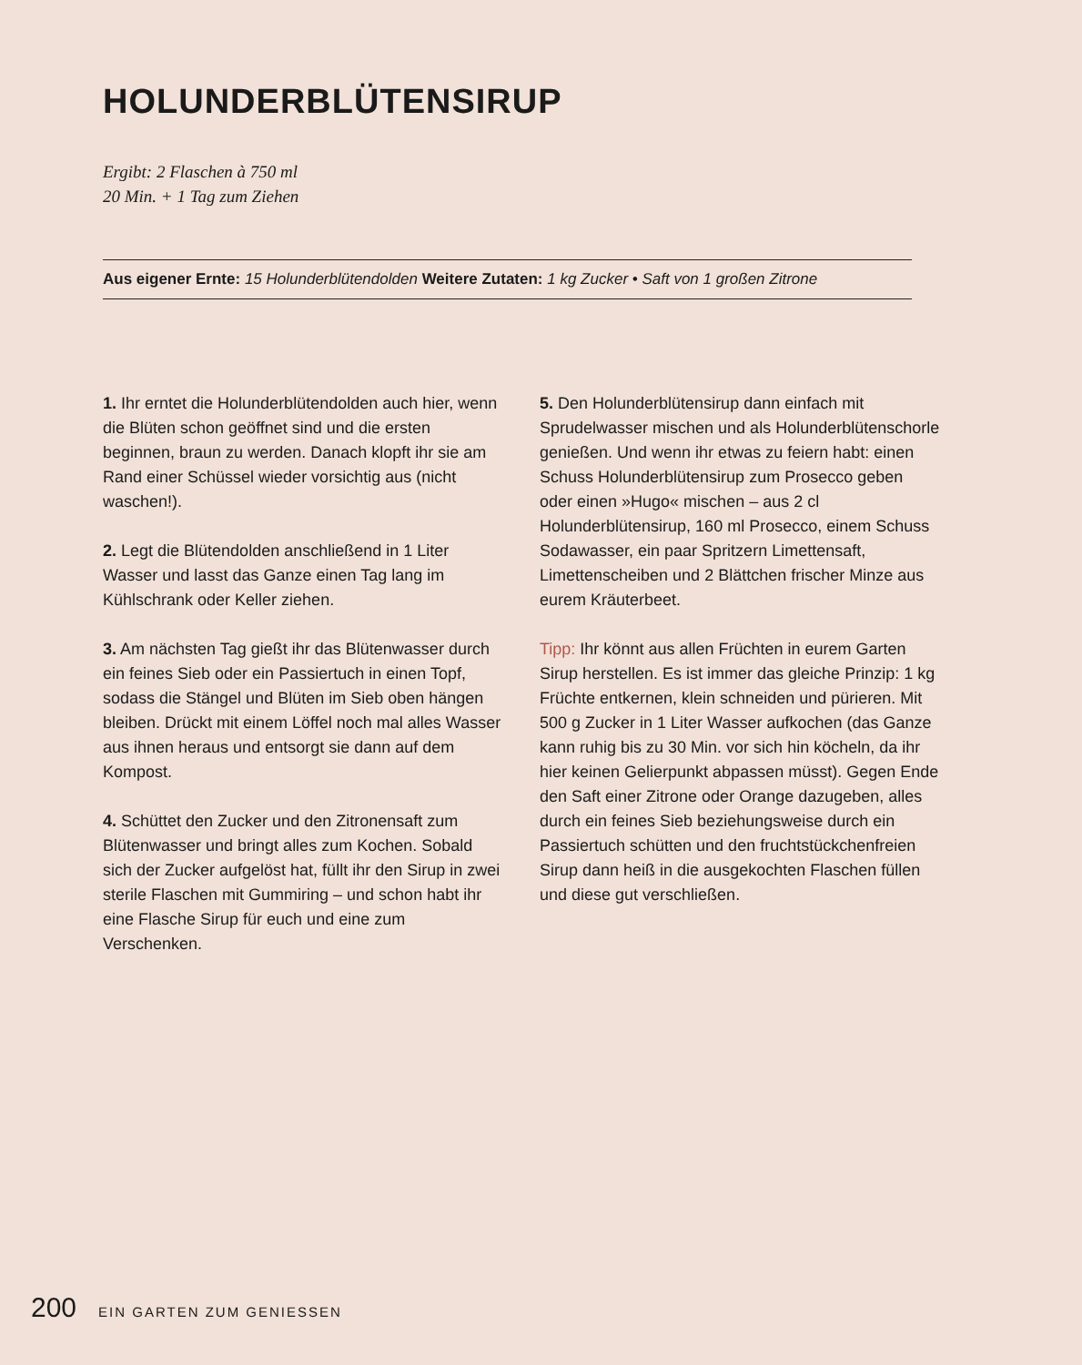HOLUNDERBLÜTENSIRUP
Ergibt: 2 Flaschen à 750 ml
20 Min. + 1 Tag zum Ziehen
Aus eigener Ernte: 15 Holunderblütendolden Weitere Zutaten: 1 kg Zucker • Saft von 1 großen Zitrone
1. Ihr erntet die Holunderblütendolden auch hier, wenn die Blüten schon geöffnet sind und die ersten beginnen, braun zu werden. Danach klopft ihr sie am Rand einer Schüssel wieder vorsichtig aus (nicht waschen!).
2. Legt die Blütendolden anschließend in 1 Liter Wasser und lasst das Ganze einen Tag lang im Kühlschrank oder Keller ziehen.
3. Am nächsten Tag gießt ihr das Blütenwasser durch ein feines Sieb oder ein Passiertuch in einen Topf, sodass die Stängel und Blüten im Sieb oben hängen bleiben. Drückt mit einem Löffel noch mal alles Wasser aus ihnen heraus und entsorgt sie dann auf dem Kompost.
4. Schüttet den Zucker und den Zitronensaft zum Blütenwasser und bringt alles zum Kochen. Sobald sich der Zucker aufgelöst hat, füllt ihr den Sirup in zwei sterile Flaschen mit Gummiring – und schon habt ihr eine Flasche Sirup für euch und eine zum Verschenken.
5. Den Holunderblütensirup dann einfach mit Sprudelwasser mischen und als Holunderblütenschorle genießen. Und wenn ihr etwas zu feiern habt: einen Schuss Holunderblütensirup zum Prosecco geben oder einen »Hugo« mischen – aus 2 cl Holunderblütensirup, 160 ml Prosecco, einem Schuss Sodawasser, ein paar Spritzern Limettensaft, Limettenscheiben und 2 Blättchen frischer Minze aus eurem Kräuterbeet.
Tipp: Ihr könnt aus allen Früchten in eurem Garten Sirup herstellen. Es ist immer das gleiche Prinzip: 1 kg Früchte entkernen, klein schneiden und pürieren. Mit 500 g Zucker in 1 Liter Wasser aufkochen (das Ganze kann ruhig bis zu 30 Min. vor sich hin köcheln, da ihr hier keinen Gelierpunkt abpassen müsst). Gegen Ende den Saft einer Zitrone oder Orange dazugeben, alles durch ein feines Sieb beziehungsweise durch ein Passiertuch schütten und den fruchtstückchenfreien Sirup dann heiß in die ausgekochten Flaschen füllen und diese gut verschließen.
200 EIN GARTEN ZUM GENIESSEN